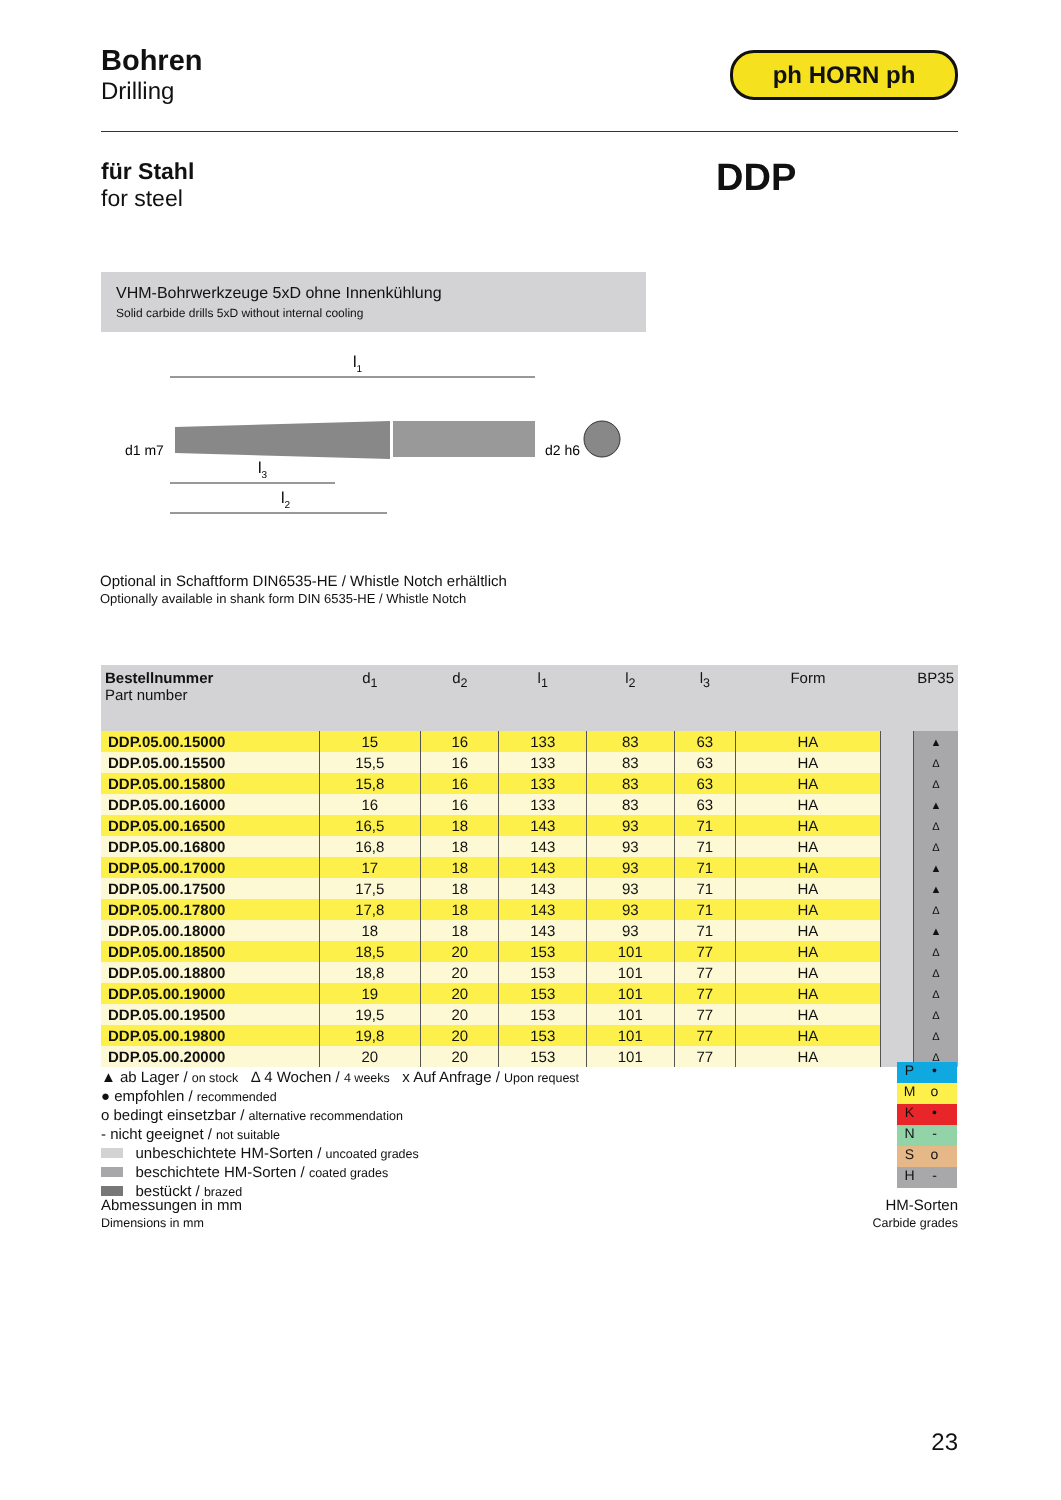Bohren
Drilling
ph HORN ph
für Stahl
for steel
DDP
VHM-Bohrwerkzeuge 5xD ohne Innenkühlung
Solid carbide drills 5xD without internal cooling
l1
d1 m7
d2 h6
l3
l2
Optional in Schaftform DIN6535-HE / Whistle Notch erhältlich
Optionally available in shank form DIN 6535-HE / Whistle Notch
| Bestellnummer Part number | d<sub>1</sub> | d<sub>2</sub> | l<sub>1</sub> | l<sub>2</sub> | l<sub>3</sub> | Form | | BP35 |
| --- | --- | --- | --- | --- | --- | --- | --- | --- |
| DDP.05.00.15000 | 15 | 16 | 133 | 83 | 63 | HA | | ▲ |
| DDP.05.00.15500 | 15,5 | 16 | 133 | 83 | 63 | HA | | Δ |
| DDP.05.00.15800 | 15,8 | 16 | 133 | 83 | 63 | HA | | Δ |
| DDP.05.00.16000 | 16 | 16 | 133 | 83 | 63 | HA | | ▲ |
| DDP.05.00.16500 | 16,5 | 18 | 143 | 93 | 71 | HA | | Δ |
| DDP.05.00.16800 | 16,8 | 18 | 143 | 93 | 71 | HA | | Δ |
| DDP.05.00.17000 | 17 | 18 | 143 | 93 | 71 | HA | | ▲ |
| DDP.05.00.17500 | 17,5 | 18 | 143 | 93 | 71 | HA | | ▲ |
| DDP.05.00.17800 | 17,8 | 18 | 143 | 93 | 71 | HA | | Δ |
| DDP.05.00.18000 | 18 | 18 | 143 | 93 | 71 | HA | | ▲ |
| DDP.05.00.18500 | 18,5 | 20 | 153 | 101 | 77 | HA | | Δ |
| DDP.05.00.18800 | 18,8 | 20 | 153 | 101 | 77 | HA | | Δ |
| DDP.05.00.19000 | 19 | 20 | 153 | 101 | 77 | HA | | Δ |
| DDP.05.00.19500 | 19,5 | 20 | 153 | 101 | 77 | HA | | Δ |
| DDP.05.00.19800 | 19,8 | 20 | 153 | 101 | 77 | HA | | Δ |
| DDP.05.00.20000 | 20 | 20 | 153 | 101 | 77 | HA | | Δ |
▲ ab Lager / on stock Δ 4 Wochen / 4 weeks x Auf Anfrage / Upon request
● empfohlen / recommended
o bedingt einsetzbar / alternative recommendation
- nicht geeignet / not suitable
unbeschichtete HM-Sorten / uncoated grades
beschichtete HM-Sorten / coated grades
bestückt / brazed
P •
Mo
K •
N -
So
H -
Abmessungen in mm
Dimensions in mm
HM-Sorten
Carbide grades
23